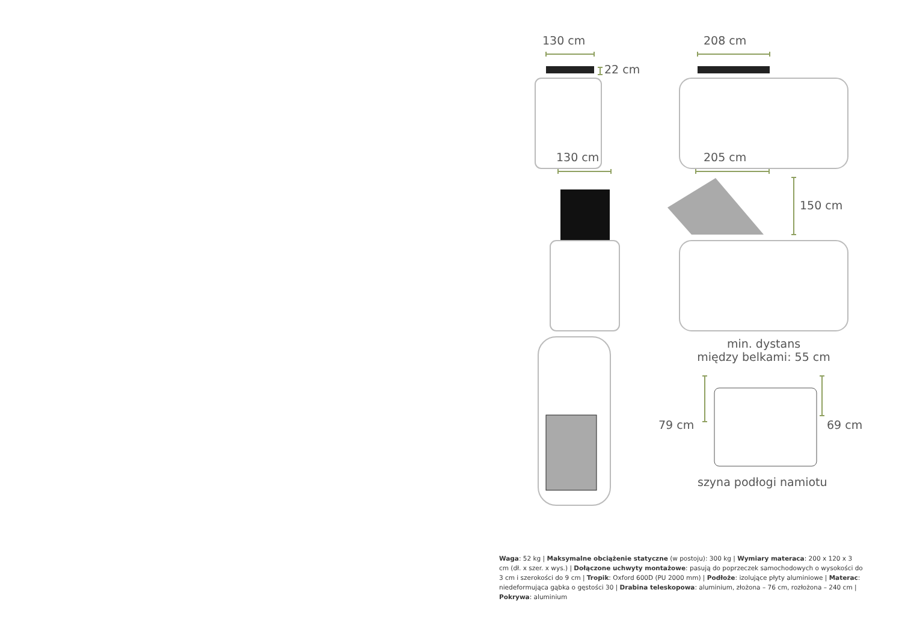130 cm 208 cm
22 cm
130 cm 205 cm
150 cm
min. dystans
między belkami: 55 cm
79 cm 69 cm
szyna podłogi namiotu
Waga: 52 kg | Maksymalne obciążenie statyczne (w postoju): 300 kg | Wymiary materaca: 200 x 120 x 3 cm (dł. x szer. x wys.) | Dołączone uchwyty montażowe: pasują do poprzeczek samochodowych o wysokości do 3 cm i szerokości do 9 cm | Tropik: Oxford 600D (PU 2000 mm) | Podłoże: izolujące płyty aluminiowe | Materac: niedeformująca gąbka o gęstości 30 | Drabina teleskopowa: aluminium, złożona – 76 cm, rozłożona – 240 cm | Pokrywa: aluminium